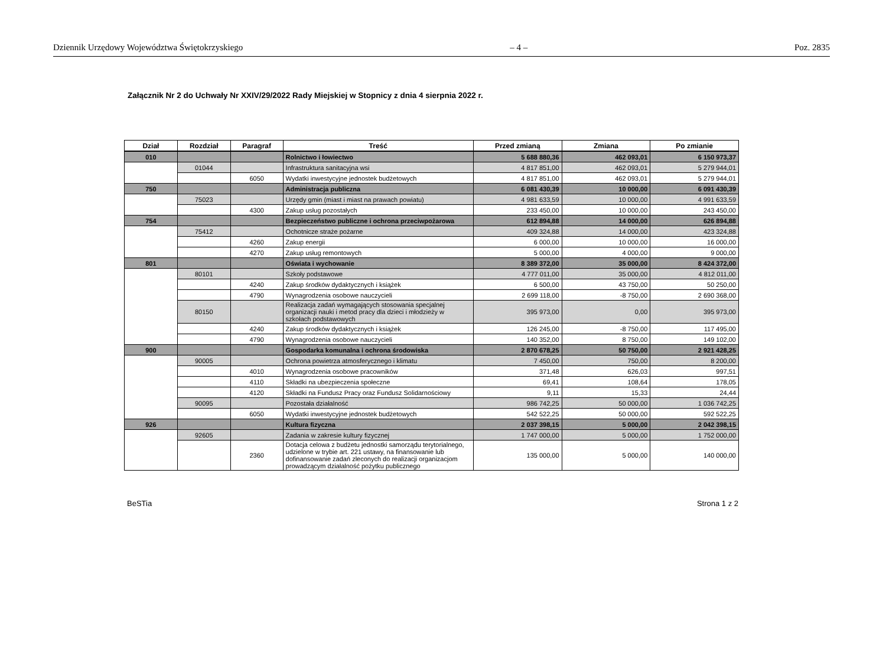Dziennik Urzędowy Województwa Świętokrzyskiego – 4 – Poz. 2835
Załącznik Nr 2 do Uchwały Nr XXIV/29/2022 Rady Miejskiej w Stopnicy z dnia 4 sierpnia 2022 r.
| Dział | Rozdział | Paragraf | Treść | Przed zmianą | Zmiana | Po zmianie |
| --- | --- | --- | --- | --- | --- | --- |
| 010 | | | Rolnictwo i łowiectwo | 5 688 880,36 | 462 093,01 | 6 150 973,37 |
| | 01044 | | Infrastruktura sanitacyjna wsi | 4 817 851,00 | 462 093,01 | 5 279 944,01 |
| | | 6050 | Wydatki inwestycyjne jednostek budżetowych | 4 817 851,00 | 462 093,01 | 5 279 944,01 |
| 750 | | | Administracja publiczna | 6 081 430,39 | 10 000,00 | 6 091 430,39 |
| | 75023 | | Urzędy gmin (miast i miast na prawach powiatu) | 4 981 633,59 | 10 000,00 | 4 991 633,59 |
| | | 4300 | Zakup usług pozostałych | 233 450,00 | 10 000,00 | 243 450,00 |
| 754 | | | Bezpieczeństwo publiczne i ochrona przeciwpożarowa | 612 894,88 | 14 000,00 | 626 894,88 |
| | 75412 | | Ochotnicze straże pożarne | 409 324,88 | 14 000,00 | 423 324,88 |
| | | 4260 | Zakup energii | 6 000,00 | 10 000,00 | 16 000,00 |
| | | 4270 | Zakup usług remontowych | 5 000,00 | 4 000,00 | 9 000,00 |
| 801 | | | Oświata i wychowanie | 8 389 372,00 | 35 000,00 | 8 424 372,00 |
| | 80101 | | Szkoły podstawowe | 4 777 011,00 | 35 000,00 | 4 812 011,00 |
| | | 4240 | Zakup środków dydaktycznych i książek | 6 500,00 | 43 750,00 | 50 250,00 |
| | | 4790 | Wynagrodzenia osobowe nauczycieli | 2 699 118,00 | -8 750,00 | 2 690 368,00 |
| | 80150 | | Realizacja zadań wymagających stosowania specjalnej organizacji nauki i metod pracy dla dzieci i młodzieży w szkołach podstawowych | 395 973,00 | 0,00 | 395 973,00 |
| | | 4240 | Zakup środków dydaktycznych i książek | 126 245,00 | -8 750,00 | 117 495,00 |
| | | 4790 | Wynagrodzenia osobowe nauczycieli | 140 352,00 | 8 750,00 | 149 102,00 |
| 900 | | | Gospodarka komunalna i ochrona środowiska | 2 870 678,25 | 50 750,00 | 2 921 428,25 |
| | 90005 | | Ochrona powietrza atmosferycznego i klimatu | 7 450,00 | 750,00 | 8 200,00 |
| | | 4010 | Wynagrodzenia osobowe pracowników | 371,48 | 626,03 | 997,51 |
| | | 4110 | Składki na ubezpieczenia społeczne | 69,41 | 108,64 | 178,05 |
| | | 4120 | Składki na Fundusz Pracy oraz Fundusz Solidarnościowy | 9,11 | 15,33 | 24,44 |
| | 90095 | | Pozostała działalność | 986 742,25 | 50 000,00 | 1 036 742,25 |
| | | 6050 | Wydatki inwestycyjne jednostek budżetowych | 542 522,25 | 50 000,00 | 592 522,25 |
| 926 | | | Kultura fizyczna | 2 037 398,15 | 5 000,00 | 2 042 398,15 |
| | 92605 | | Zadania w zakresie kultury fizycznej | 1 747 000,00 | 5 000,00 | 1 752 000,00 |
| | | 2360 | Dotacja celowa z budżetu jednostki samorządu terytorialnego, udzielone w trybie art. 221 ustawy, na finansowanie lub dofinansowanie zadań zleconych do realizacji organizacjom prowadzącym działalność pożytku publicznego | 135 000,00 | 5 000,00 | 140 000,00 |
BeSTia Strona 1 z 2